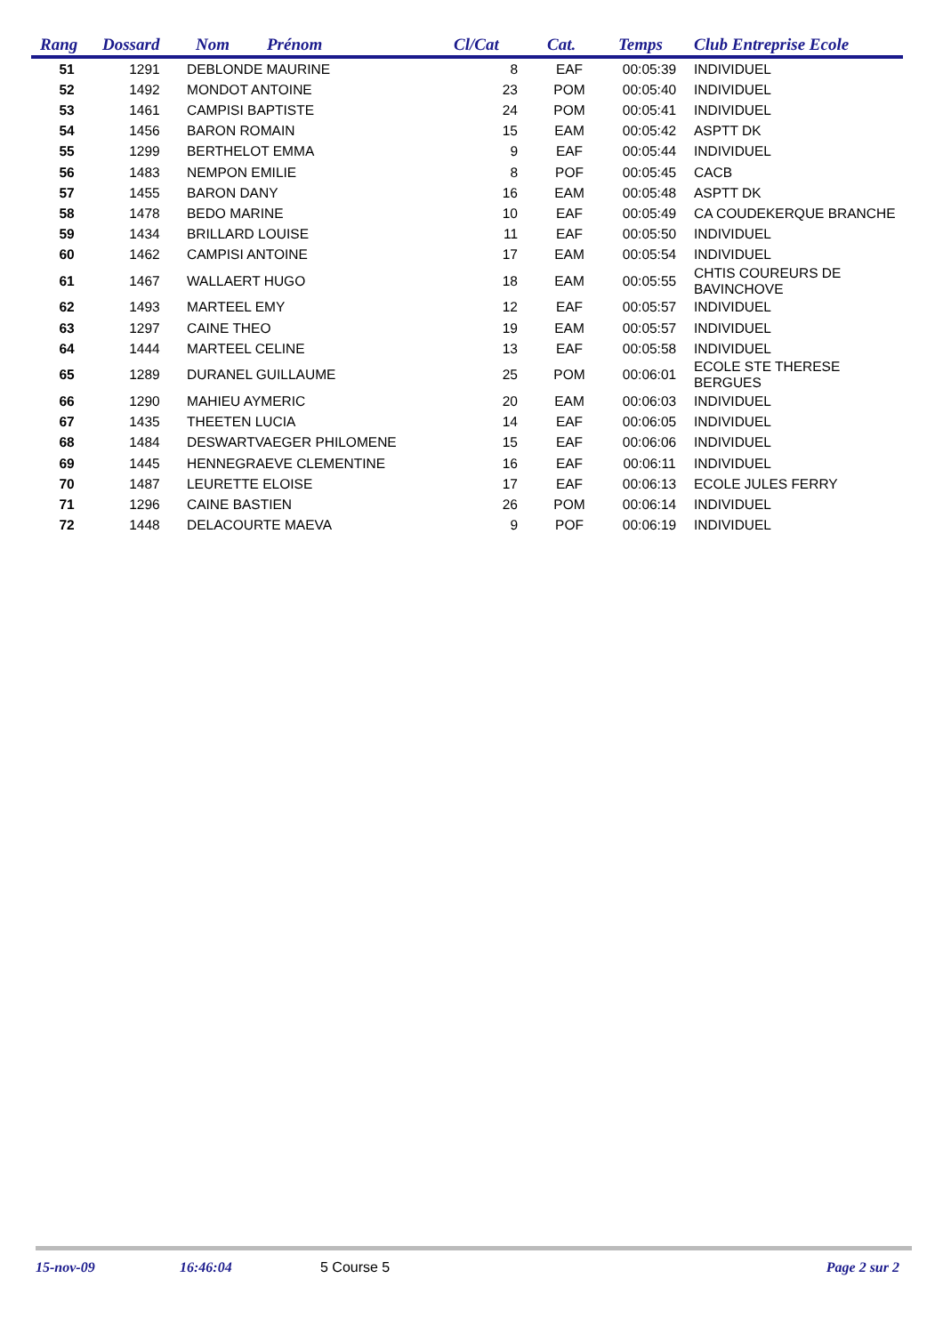| Rang | Dossard | Nom | Prénom | Cl/Cat | Cat. | Temps | Club Entreprise Ecole |
| --- | --- | --- | --- | --- | --- | --- | --- |
| 51 | 1291 | DEBLONDE MAURINE | | 8 | EAF | 00:05:39 | INDIVIDUEL |
| 52 | 1492 | MONDOT ANTOINE | | 23 | POM | 00:05:40 | INDIVIDUEL |
| 53 | 1461 | CAMPISI BAPTISTE | | 24 | POM | 00:05:41 | INDIVIDUEL |
| 54 | 1456 | BARON ROMAIN | | 15 | EAM | 00:05:42 | ASPTT DK |
| 55 | 1299 | BERTHELOT EMMA | | 9 | EAF | 00:05:44 | INDIVIDUEL |
| 56 | 1483 | NEMPON EMILIE | | 8 | POF | 00:05:45 | CACB |
| 57 | 1455 | BARON DANY | | 16 | EAM | 00:05:48 | ASPTT DK |
| 58 | 1478 | BEDO MARINE | | 10 | EAF | 00:05:49 | CA COUDEKERQUE BRANCHE |
| 59 | 1434 | BRILLARD LOUISE | | 11 | EAF | 00:05:50 | INDIVIDUEL |
| 60 | 1462 | CAMPISI ANTOINE | | 17 | EAM | 00:05:54 | INDIVIDUEL |
| 61 | 1467 | WALLAERT HUGO | | 18 | EAM | 00:05:55 | CHTIS COUREURS DE BAVINCHOVE |
| 62 | 1493 | MARTEEL EMY | | 12 | EAF | 00:05:57 | INDIVIDUEL |
| 63 | 1297 | CAINE THEO | | 19 | EAM | 00:05:57 | INDIVIDUEL |
| 64 | 1444 | MARTEEL CELINE | | 13 | EAF | 00:05:58 | INDIVIDUEL |
| 65 | 1289 | DURANEL GUILLAUME | | 25 | POM | 00:06:01 | ECOLE STE THERESE BERGUES |
| 66 | 1290 | MAHIEU AYMERIC | | 20 | EAM | 00:06:03 | INDIVIDUEL |
| 67 | 1435 | THEETEN LUCIA | | 14 | EAF | 00:06:05 | INDIVIDUEL |
| 68 | 1484 | DESWARTVAEGER PHILOMENE | | 15 | EAF | 00:06:06 | INDIVIDUEL |
| 69 | 1445 | HENNEGRAEVE CLEMENTINE | | 16 | EAF | 00:06:11 | INDIVIDUEL |
| 70 | 1487 | LEURETTE ELOISE | | 17 | EAF | 00:06:13 | ECOLE JULES FERRY |
| 71 | 1296 | CAINE BASTIEN | | 26 | POM | 00:06:14 | INDIVIDUEL |
| 72 | 1448 | DELACOURTE MAEVA | | 9 | POF | 00:06:19 | INDIVIDUEL |
15-nov-09 16:46:04 5 Course 5 Page 2 sur 2